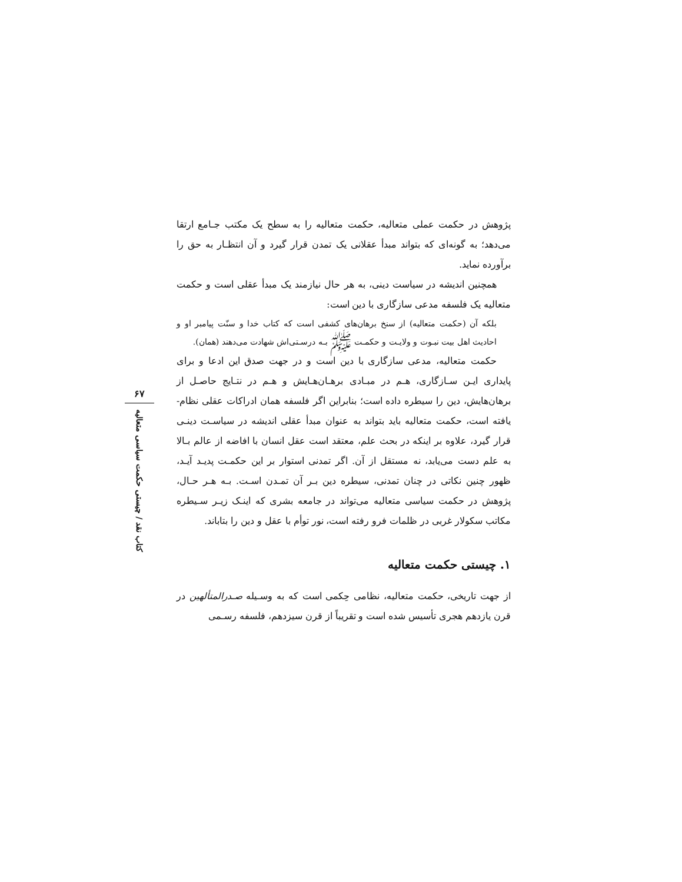پژوهش در حکمت عملی متعالیه، حکمت متعالیه را به سطح یک مکتب جـامع ارتقا می‌دهد؛ به گونه‌ای که بتواند مبدأ عقلانی یک تمدن قرار گیرد و آن انتظـار به حق را برآورده نماید.
همچنین اندیشه در سیاست دینی، به هر حال نیازمند یک مبدأ عقلی است و حکمت متعالیه یک فلسفه مدعی سازگاری با دین است:
بلکه آن (حکمت متعالیه) از سنخ برهان‌های کشفی است که کتاب خدا و سنّت پیامبر او و احادیث اهل بیت نبـوت و ولایـت و حکمـت ﷺ بـه درسـتی‌اش شهادت می‌دهند (همان).
حکمت متعالیه، مدعی سازگاری با دین است و در جهت صدق این ادعا و برای پایداری ایـن سـازگاری، هـم در مبـادی برهـان‌هـایش و هـم در نتـایج حاصـل از برهان‌هایش، دین را سیطره داده است؛ بنابراین اگر فلسفه همان ادراکات عقلی نظام-یافته است، حکمت متعالیه باید بتواند به عنوان مبدأ عقلی اندیشه در سیاسـت دینـی قرار گیرد، علاوه بر اینکه در بحث علم، معتقد است عقل انسان با افاضه از عالم بـالا به علم دست می‌یابد، نه مستقل از آن. اگر تمدنی استوار بر این حکمـت پدیـد آیـد، ظهور چنین نکاتی در چنان تمدنی، سیطره دین بـر آن تمـدن اسـت. بـه هـر حـال، پژوهش در حکمت سیاسی متعالیه می‌تواند در جامعه بشری که اینـک زیـر سـیطره مکاتب سکولار غربی در ظلمات فرو رفته است، نور توأم با عقل و دین را بتاباند.
۱. چیستی حکمت متعالیه
از جهت تاریخی، حکمت متعالیه، نظامی حِکمی است که به وسـیله صـدرالمتألهین در قرن یازدهم هجری تأسیس شده است و تقریباً از قرن سیزدهم، فلسفه رسـمی
۶۷
کتاب نقد / چیستی حکمت سیاسی متعالیه